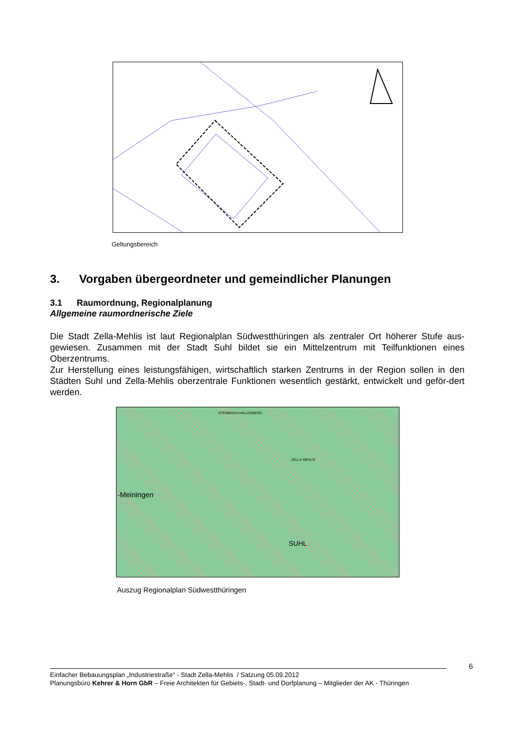Geltungsbereich
3. Vorgaben übergeordneter und gemeindlicher Planungen
3.1 Raumordnung, Regionalplanung
Allgemeine raumordnerische Ziele
Die Stadt Zella-Mehlis ist laut Regionalplan Südwestthüringen als zentraler Ort höherer Stufe aus-gewiesen. Zusammen mit der Stadt Suhl bildet sie ein Mittelzentrum mit Teilfunktionen eines Oberzentrums.
Zur Herstellung eines leistungsfähigen, wirtschaftlich starken Zentrums in der Region sollen in den Städten Suhl und Zella-Mehlis oberzentrale Funktionen wesentlich gestärkt, entwickelt und geför-dert werden.
STEINBACH-HALLENBERG
ZELLA-MEHLIS
-Meiningen
SUHL
Auszug Regionalplan Südwestthüringen
6
Einfacher Bebauungsplan „Industriestraße“ - Stadt Zella-Mehlis / Satzung 05.09.2012
Planungsbüro Kehrer & Horn GbR – Freie Architekten für Gebiets-, Stadt- und Dorfplanung – Mitglieder der AK - Thüringen